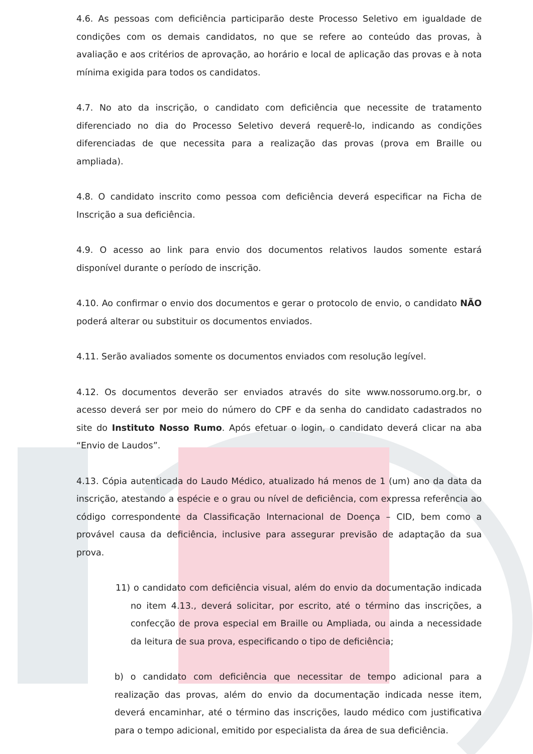4.6. As pessoas com deficiência participarão deste Processo Seletivo em igualdade de condições com os demais candidatos, no que se refere ao conteúdo das provas, à avaliação e aos critérios de aprovação, ao horário e local de aplicação das provas e à nota mínima exigida para todos os candidatos.
4.7. No ato da inscrição, o candidato com deficiência que necessite de tratamento diferenciado no dia do Processo Seletivo deverá requerê-lo, indicando as condições diferenciadas de que necessita para a realização das provas (prova em Braille ou ampliada).
4.8. O candidato inscrito como pessoa com deficiência deverá especificar na Ficha de Inscrição a sua deficiência.
4.9. O acesso ao link para envio dos documentos relativos laudos somente estará disponível durante o período de inscrição.
4.10. Ao confirmar o envio dos documentos e gerar o protocolo de envio, o candidato NÃO poderá alterar ou substituir os documentos enviados.
4.11. Serão avaliados somente os documentos enviados com resolução legível.
4.12. Os documentos deverão ser enviados através do site www.nossorumo.org.br, o acesso deverá ser por meio do número do CPF e da senha do candidato cadastrados no site do Instituto Nosso Rumo. Após efetuar o login, o candidato deverá clicar na aba “Envio de Laudos”.
4.13. Cópia autenticada do Laudo Médico, atualizado há menos de 1 (um) ano da data da inscrição, atestando a espécie e o grau ou nível de deficiência, com expressa referência ao código correspondente da Classificação Internacional de Doença – CID, bem como a provável causa da deficiência, inclusive para assegurar previsão de adaptação da sua prova.
11) o candidato com deficiência visual, além do envio da documentação indicada no item 4.13., deverá solicitar, por escrito, até o término das inscrições, a confecção de prova especial em Braille ou Ampliada, ou ainda a necessidade da leitura de sua prova, especificando o tipo de deficiência;
b) o candidato com deficiência que necessitar de tempo adicional para a realização das provas, além do envio da documentação indicada nesse item, deverá encaminhar, até o término das inscrições, laudo médico com justificativa para o tempo adicional, emitido por especialista da área de sua deficiência.